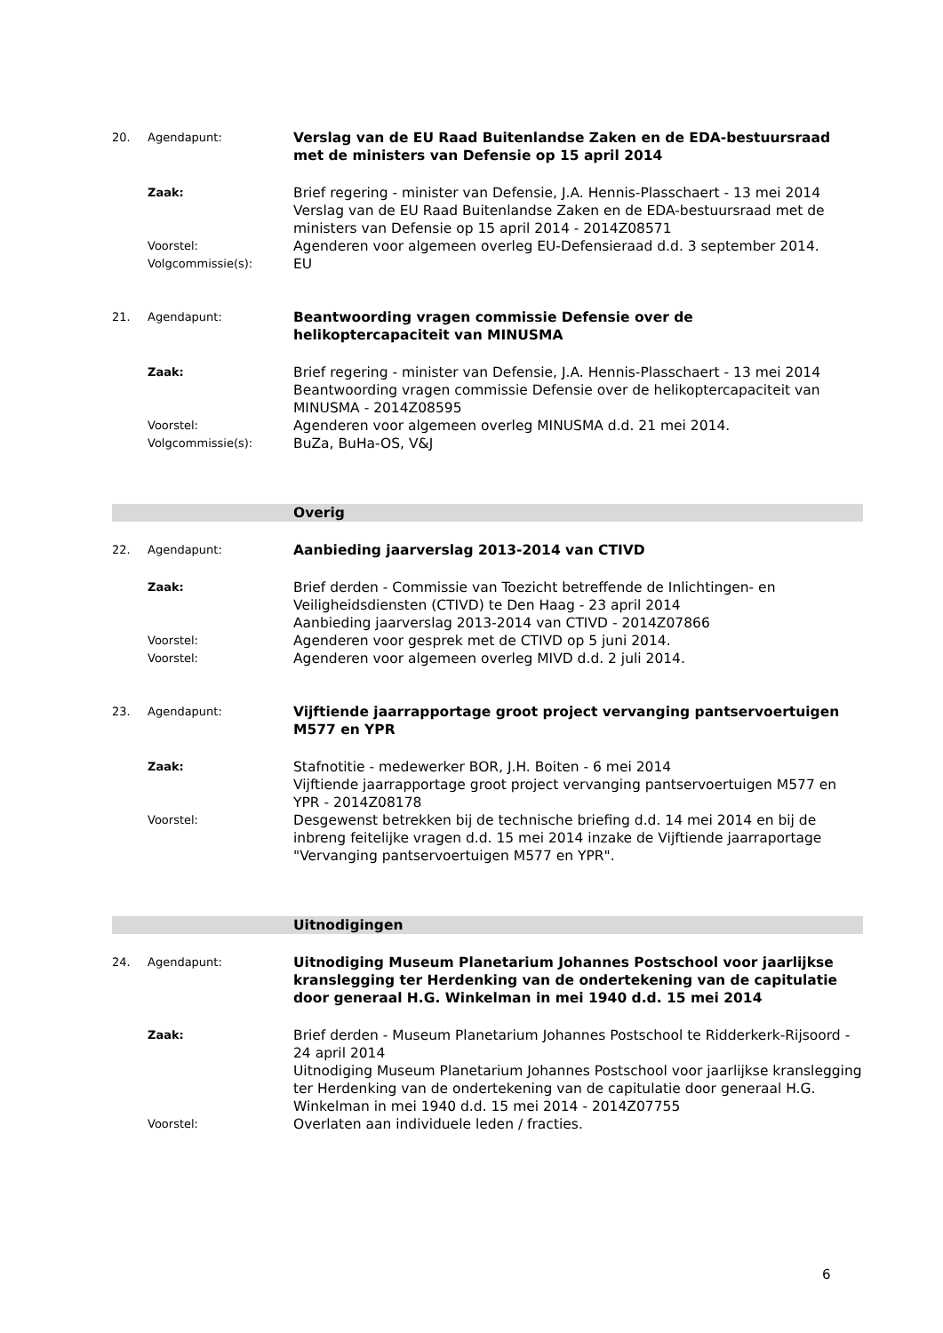20. Agendapunt:
Verslag van de EU Raad Buitenlandse Zaken en de EDA-bestuursraad met de ministers van Defensie op 15 april 2014
Zaak:
Brief regering - minister van Defensie, J.A. Hennis-Plasschaert - 13 mei 2014
Verslag van de EU Raad Buitenlandse Zaken en de EDA-bestuursraad met de ministers van Defensie op 15 april 2014 - 2014Z08571
Voorstel:
Agenderen voor algemeen overleg EU-Defensieraad d.d. 3 september 2014.
Volgcommissie(s):
EU
21. Agendapunt:
Beantwoording vragen commissie Defensie over de
helikoptercapaciteit van MINUSMA
Zaak:
Brief regering - minister van Defensie, J.A. Hennis-Plasschaert - 13 mei 2014
Beantwoording vragen commissie Defensie over de helikoptercapaciteit van MINUSMA - 2014Z08595
Voorstel:
Agenderen voor algemeen overleg MINUSMA d.d. 21 mei 2014.
Volgcommissie(s):
BuZa, BuHa-OS, V&J
Overig
22. Agendapunt:
Aanbieding jaarverslag 2013-2014 van CTIVD
Zaak:
Brief derden - Commissie van Toezicht betreffende de Inlichtingen- en Veiligheidsdiensten (CTIVD) te Den Haag - 23 april 2014
Aanbieding jaarverslag 2013-2014 van CTIVD - 2014Z07866
Voorstel:
Agenderen voor gesprek met de CTIVD op 5 juni 2014.
Voorstel:
Agenderen voor algemeen overleg MIVD d.d. 2 juli 2014.
23. Agendapunt:
Vijftiende jaarrapportage groot project vervanging pantservoertuigen M577 en YPR
Zaak:
Stafnotitie - medewerker BOR, J.H. Boiten - 6 mei 2014
Vijftiende jaarrapportage groot project vervanging pantservoertuigen M577 en YPR - 2014Z08178
Voorstel:
Desgewenst betrekken bij de technische briefing d.d. 14 mei 2014 en bij de inbreng feitelijke vragen d.d. 15 mei 2014 inzake de Vijftiende jaarraportage "Vervanging pantservoertuigen M577 en YPR".
Uitnodigingen
24. Agendapunt:
Uitnodiging Museum Planetarium Johannes Postschool voor jaarlijkse kranslegging ter Herdenking van de ondertekening van de capitulatie door generaal H.G. Winkelman in mei 1940 d.d. 15 mei 2014
Zaak:
Brief derden - Museum Planetarium Johannes Postschool te Ridderkerk-Rijsoord - 24 april 2014
Uitnodiging Museum Planetarium Johannes Postschool voor jaarlijkse kranslegging ter Herdenking van de ondertekening van de capitulatie door generaal H.G. Winkelman in mei 1940 d.d. 15 mei 2014 - 2014Z07755
Voorstel:
Overlaten aan individuele leden / fracties.
6